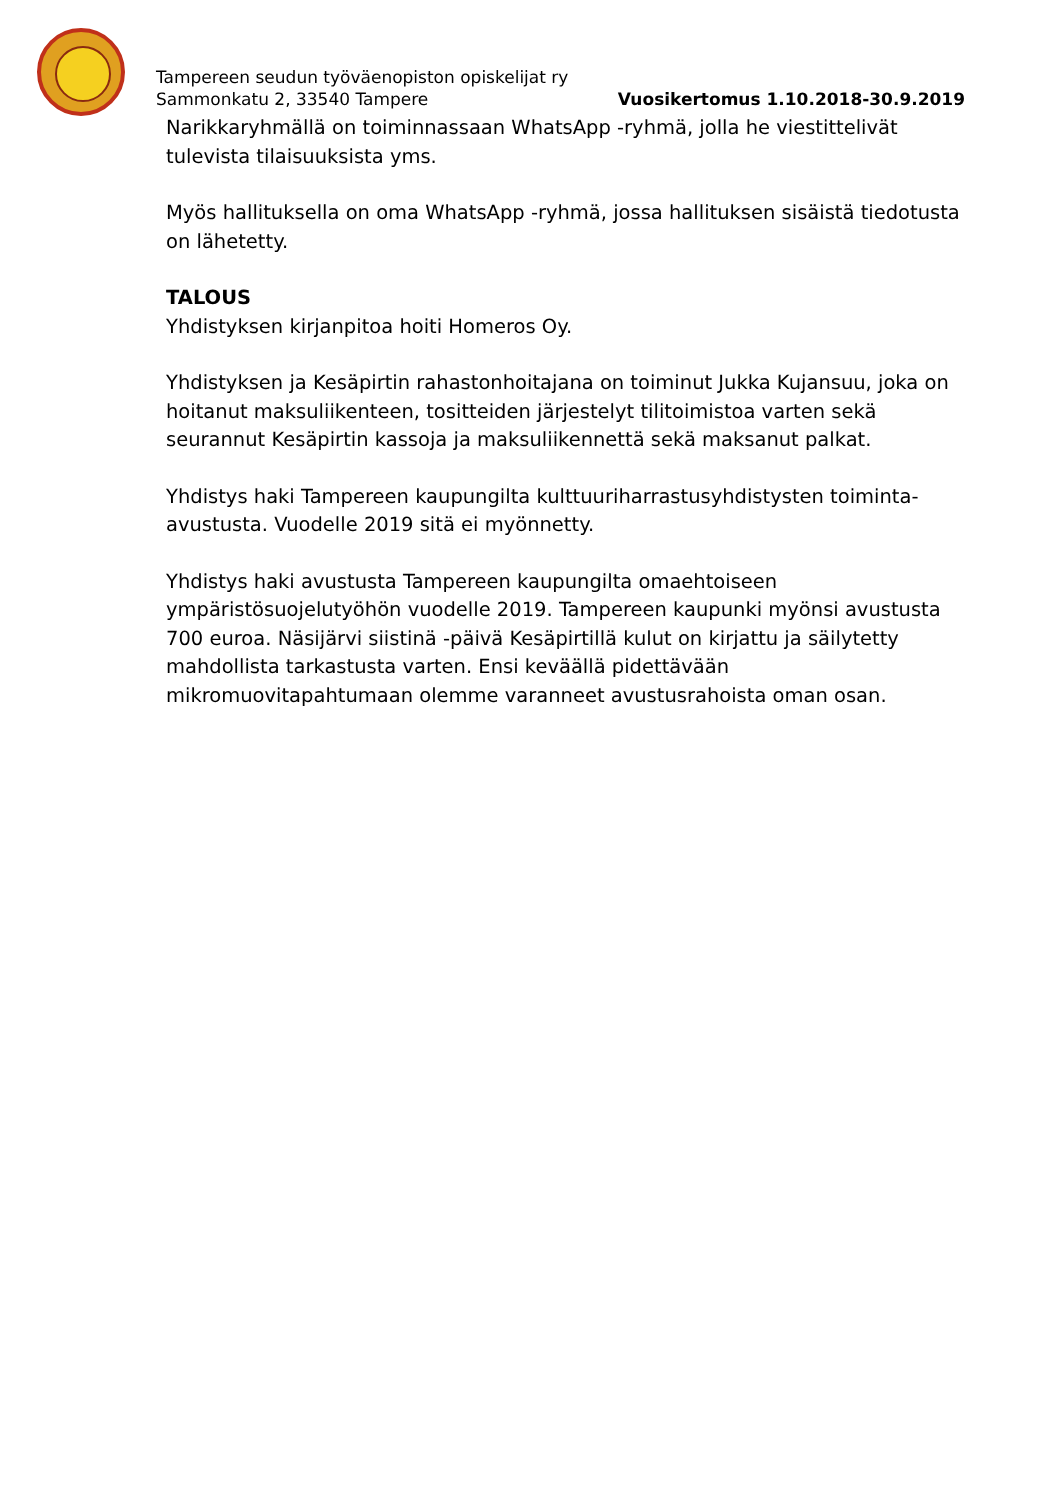Tampereen seudun työväenopiston opiskelijat ry
Sammonkatu 2, 33540 Tampere
Vuosikertomus 1.10.2018-30.9.2019
Narikkaryhmällä on toiminnassaan WhatsApp -ryhmä, jolla he viestittelivät tulevista tilaisuuksista yms.
Myös hallituksella on oma WhatsApp -ryhmä, jossa hallituksen sisäistä tiedotusta on lähetetty.
TALOUS
Yhdistyksen kirjanpitoa hoiti Homeros Oy.
Yhdistyksen ja Kesäpirtin rahastonhoitajana on toiminut Jukka Kujansuu, joka on hoitanut maksuliikenteen, tositteiden järjestelyt tilitoimistoa varten sekä seurannut Kesäpirtin kassoja ja maksuliikennettä sekä maksanut palkat.
Yhdistys haki Tampereen kaupungilta kulttuuriharrastusyhdistysten toiminta-avustusta. Vuodelle 2019 sitä ei myönnetty.
Yhdistys haki avustusta Tampereen kaupungilta omaehtoiseen ympäristösuojelutyöhön vuodelle 2019. Tampereen kaupunki myönsi avustusta 700 euroa. Näsijärvi siistinä -päivä Kesäpirtillä kulut on kirjattu ja säilytetty mahdollista tarkastusta varten. Ensi keväällä pidettävään mikromuovitapahtumaan olemme varanneet avustusrahoista oman osan.